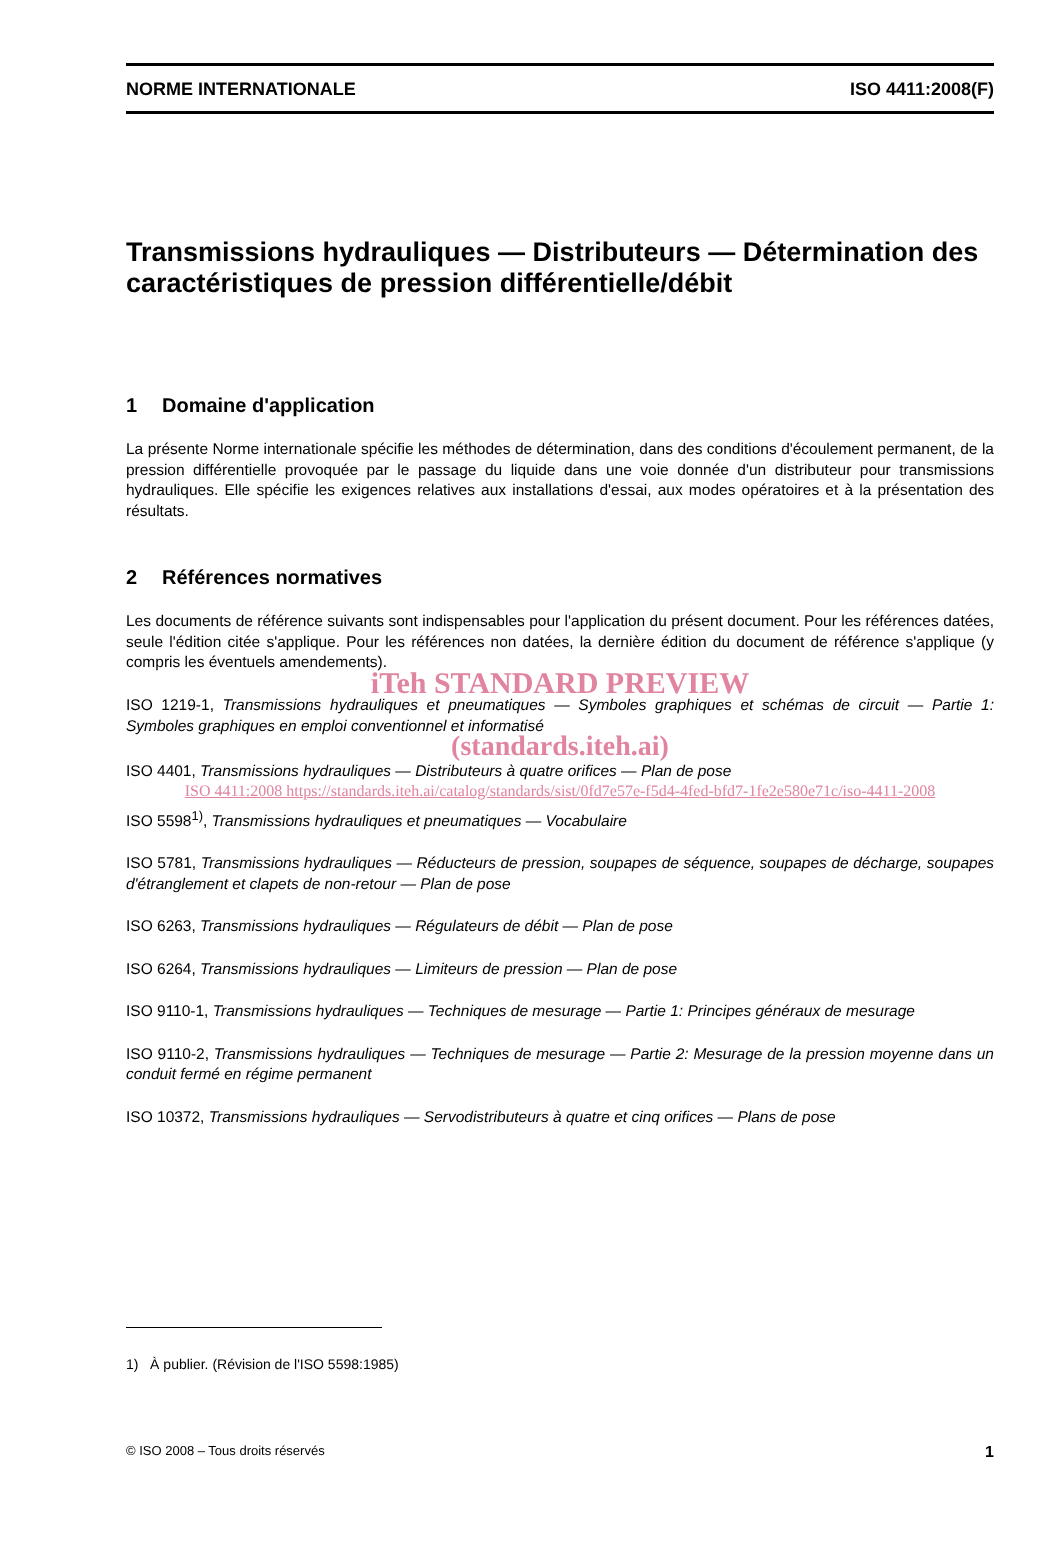NORME INTERNATIONALE ISO 4411:2008(F)
Transmissions hydrauliques — Distributeurs — Détermination des caractéristiques de pression différentielle/débit
1 Domaine d'application
La présente Norme internationale spécifie les méthodes de détermination, dans des conditions d'écoulement permanent, de la pression différentielle provoquée par le passage du liquide dans une voie donnée d'un distributeur pour transmissions hydrauliques. Elle spécifie les exigences relatives aux installations d'essai, aux modes opératoires et à la présentation des résultats.
2 Références normatives
Les documents de référence suivants sont indispensables pour l'application du présent document. Pour les références datées, seule l'édition citée s'applique. Pour les références non datées, la dernière édition du document de référence s'applique (y compris les éventuels amendements).
iTeh STANDARD PREVIEW
ISO 1219-1, Transmissions hydrauliques et pneumatiques — Symboles graphiques et schémas de circuit — Partie 1: Symboles graphiques en emploi conventionnel et informatisé
(standards.iteh.ai)
ISO 4401, Transmissions hydrauliques — Distributeurs à quatre orifices — Plan de pose
ISO 4411:2008 https://standards.iteh.ai/catalog/standards/sist/0fd7e57e-f5d4-4fed-bfd7-1fe2e580e71c/iso-4411-2008
ISO 5598<sup>1)</sup>, Transmissions hydrauliques et pneumatiques — Vocabulaire
ISO 5781, Transmissions hydrauliques — Réducteurs de pression, soupapes de séquence, soupapes de décharge, soupapes d'étranglement et clapets de non-retour — Plan de pose
ISO 6263, Transmissions hydrauliques — Régulateurs de débit — Plan de pose
ISO 6264, Transmissions hydrauliques — Limiteurs de pression — Plan de pose
ISO 9110-1, Transmissions hydrauliques — Techniques de mesurage — Partie 1: Principes généraux de mesurage
ISO 9110-2, Transmissions hydrauliques — Techniques de mesurage — Partie 2: Mesurage de la pression moyenne dans un conduit fermé en régime permanent
ISO 10372, Transmissions hydrauliques — Servodistributeurs à quatre et cinq orifices — Plans de pose
1) À publier. (Révision de l'ISO 5598:1985)
© ISO 2008 – Tous droits réservés 1